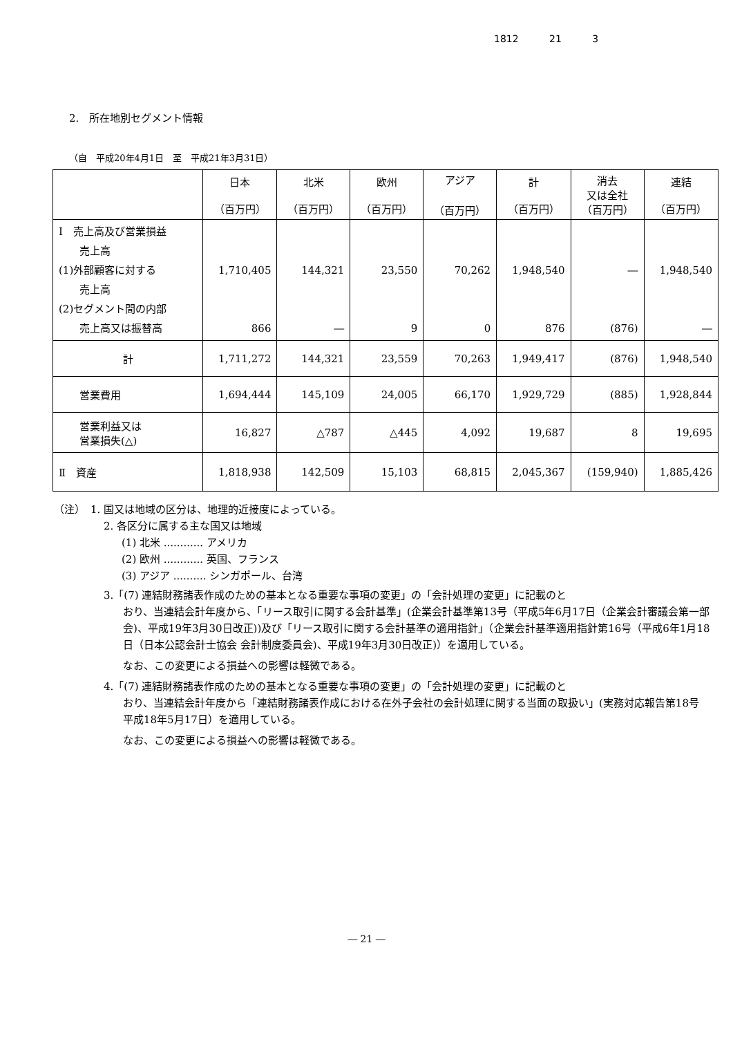1812 21 3
2.　所在地別セグメント情報
（自　平成20年4月1日　至　平成21年3月31日）
| | 日本 （百万円） | 北米 （百万円） | 欧州 （百万円） | アジア （百万円） | 計 （百万円） | 消去 又は全社 （百万円） | 連結 （百万円） |
| --- | --- | --- | --- | --- | --- | --- | --- |
| Ⅰ 売上高及び営業損益 売上高 (1)外部顧客に対する 売上高 (2)セグメント間の内部 売上高又は振替高 | 1,710,405 866 | 144,321 ― | 23,550 9 | 70,262 0 | 1,948,540 876 | ― (876) | 1,948,540 ― |
| 計 | 1,711,272 | 144,321 | 23,559 | 70,263 | 1,949,417 | (876) | 1,948,540 |
| 営業費用 | 1,694,444 | 145,109 | 24,005 | 66,170 | 1,929,729 | (885) | 1,928,844 |
| 営業利益又は 営業損失(△) | 16,827 | △787 | △445 | 4,092 | 19,687 | 8 | 19,695 |
| Ⅱ 資産 | 1,818,938 | 142,509 | 15,103 | 68,815 | 2,045,367 | (159,940) | 1,885,426 |
（注）　1. 国又は地域の区分は、地理的近接度によっている。
2. 各区分に属する主な国又は地域
(1) 北米 ............ アメリカ
(2) 欧州 ............ 英国、フランス
(3) アジア .......... シンガポール、台湾
3.「(7) 連結財務諸表作成のための基本となる重要な事項の変更」の「会計処理の変更」に記載のと
おり、当連結会計年度から、「リース取引に関する会計基準」(企業会計基準第13号（平成5年6月17日（企業会計審議会第一部会)、平成19年3月30日改正))及び「リース取引に関する会計基準の適用指針」（企業会計基準適用指針第16号（平成6年1月18日（日本公認会計士協会 会計制度委員会)、平成19年3月30日改正)）を適用している。
なお、この変更による損益への影響は軽微である。
4.「(7) 連結財務諸表作成のための基本となる重要な事項の変更」の「会計処理の変更」に記載のと
おり、当連結会計年度から「連結財務諸表作成における在外子会社の会計処理に関する当面の取扱い」(実務対応報告第18号　平成18年5月17日）を適用している。
なお、この変更による損益への影響は軽微である。
― 21 ―